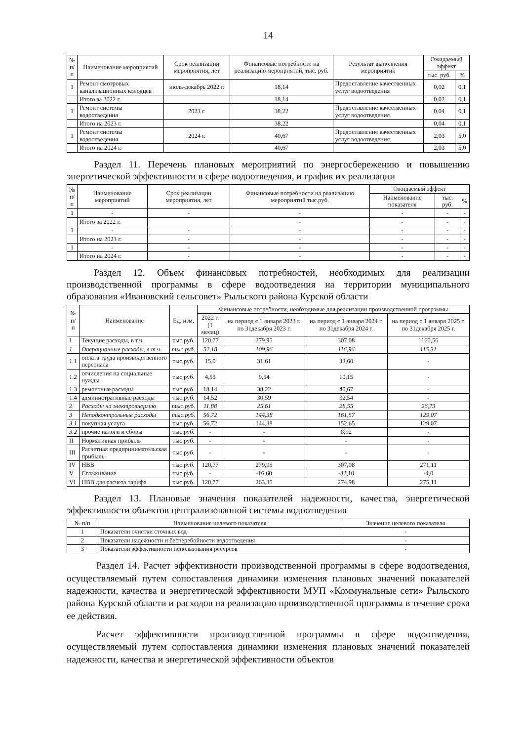14
| № п/ п | Наименование мероприятий | Срок реализации мероприятия, лет | Финансовые потребности на реализацию мероприятий, тыс. руб. | Результат выполнения мероприятий | Ожидаемый эффект | |
| --- | --- | --- | --- | --- | --- | --- |
| | | | | | тыс. руб. | % |
| 1 | Ремонт смотровых канализационных колодцев | июль-декабрь 2022 г. | 18,14 | Предоставление качественных услуг водоотведения | 0,02 | 0,1 |
| | Итого за 2022 г. | | 18,14 | | 0,02 | 0,1 |
| 1 | Ремонт системы водоотведения | 2023 г. | 38,22 | Предоставление качественных услуг водоотведения | 0,04 | 0,1 |
| | Итого на 2023 г. | | 38,22 | | 0,04 | 0,1 |
| 1 | Ремонт системы водоотведения | 2024 г. | 40,67 | Предоставление качественных услуг водоотведения | 2,03 | 5,0 |
| | Итого на 2024 г. | | 40,67 | | 2,03 | 5,0 |
Раздел 11. Перечень плановых мероприятий по энергосбережению и повышению энергетической эффективности в сфере водоотведения, и график их реализации
| № п/ п | Наименование мероприятий | Срок реализации мероприятия, лет | Финансовые потребности на реализацию мероприятий тыс.руб. | Ожидаемый эффект | | |
| --- | --- | --- | --- | --- | --- | --- |
| | | | | Наименование показателя | тыс. руб. | % |
| 1 | - | - | - | - | - | - |
| | Итого за 2022 г. | | - | - | - | - |
| 1 | - | - | - | - | - | - |
| | Итого на 2023 г. | - | - | - | - | - |
| 1 | - | - | - | - | - | - |
| | Итого на 2024 г. | - | - | - | - | - |
Раздел 12. Объем финансовых потребностей, необходимых для реализации производственной программы в сфере водоотведения на территории муниципального образования «Ивановский сельсовет» Рыльского района Курской области
| № п/п | Наименование | Ед. изм. | Финансовые потребности, необходимые для реализации производственной программы | | | |
| --- | --- | --- | --- | --- | --- | --- |
| | | | 2022 г. (1 месяц) | на период с 1 января 2023 г. по 31декабря 2023 г. | на период с 1 января 2024 г. по 31декабря 2024 г. | на период с 1 января 2025 г. по 31декабря 2025 г. |
| I | Текущие расходы, в т.ч. | тыс.руб. | 120,77 | 279,95 | 307,08 | 1160,56 |
| 1 | Операционные расходы, в т.ч. | тыс.руб. | 52,18 | 109,96 | 116,96 | 115,31 |
| 1.1 | оплата труда производственного персонала | тыс.руб. | 15,0 | 31,61 | 33,60 | - |
| 1.2 | отчисления на социальные нужды | тыс.руб. | 4,53 | 9,54 | 10,15 | - |
| 1.3 | ремонтные расходы | тыс.руб. | 18,14 | 38,22 | 40,67 | - |
| 1.4 | административные расходы | тыс.руб. | 14,52 | 30,59 | 32,54 | - |
| 2 | Расходы на электроэнергию | тыс.руб. | 11,88 | 25,61 | 28,55 | 26,73 |
| 3 | Неподконтрольные расходы | тыс.руб. | 56,72 | 144,38 | 161,57 | 129,07 |
| 3.1 | покупная услуга | тыс.руб. | 56,72 | 144,38 | 152,65 | 129,07 |
| 3.2 | прочие налоги и сборы | тыс.руб. | - | - | 8,92 | - |
| II | Нормативная прибыль | тыс.руб. | - | - | - | - |
| III | Расчетная предпринимательская прибыль | тыс.руб. | - | - | - | - |
| IV | НВВ | тыс.руб. | 120,77 | 279,95 | 307,08 | 271,11 |
| V | Сглаживание | тыс.руб. | - | -16,60 | -32,10 | -4,0 |
| VI | НВВ для расчета тарифа | тыс.руб. | 120,77 | 263,35 | 274,98 | 275,11 |
Раздел 13. Плановые значения показателей надежности, качества, энергетической эффективности объектов централизованной системы водоотведения
| № п/п | Наименование целевого показателя | Значение целевого показателя |
| --- | --- | --- |
| 1 | Показатели очистки сточных вод | - |
| 2 | Показатели надежности и бесперебойности водоотведения | - |
| 3 | Показатели эффективности использования ресурсов | - |
Раздел 14. Расчет эффективности производственной программы в сфере водоотведения, осуществляемый путем сопоставления динамики изменения плановых значений показателей надежности, качества и энергетической эффективности МУП «Коммунальные сети» Рыльского района Курской области и расходов на реализацию производственной программы в течение срока ее действия.
Расчет эффективности производственной программы в сфере водоотведения, осуществляемый путем сопоставления динамики изменения плановых значений показателей надежности, качества и энергетической эффективности объектов